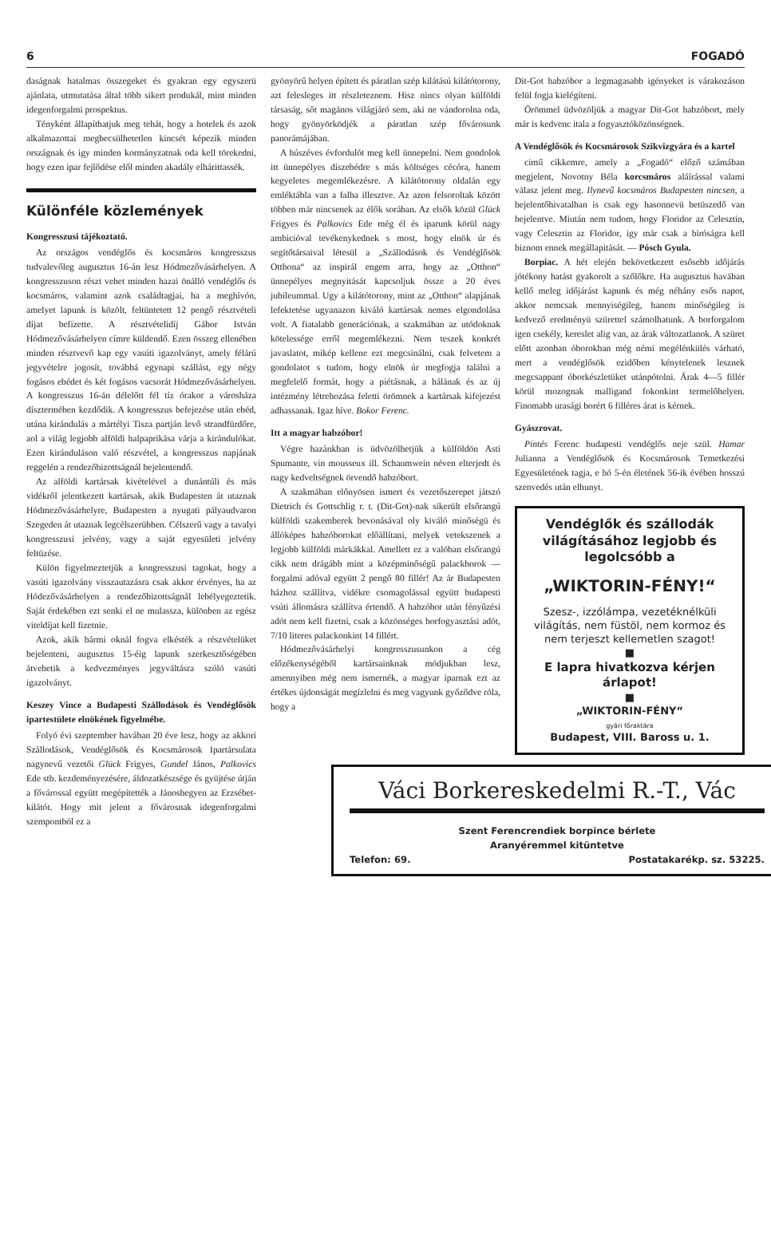6 FOGADÓ
daságnak hatalmas összegeket és gyakran egy egyszerü ajánlata, utmutatása által több sikert produkál, mint minden idegenforgalmi prospektus.
Tényként állapíthatjuk meg tehát, hogy a hotelek és azok alkalmazottai megbecsülhetetlen kincsét képezik minden országnak és igy minden kormányzatnak oda kell törekedni, hogy ezen ipar fejlődése elől minden akadály elhárittassék.
Különféle közlemények
Kongresszusi tájékoztató.
Az országos vendéglős és kocsmáros kongresszus tudvalevőleg augusztus 16-án lesz Hódmezővásárhelyen. A kongresszuson részt vehet minden hazai önálló vendéglős és kocsmáros, valamint azok családtagjai, ha a meghívón, amelyet lapunk is közölt, feltüntetett 12 pengő résztvételi díjat befizette. A résztvételidíj Gábor István Hódmezővásárhelyen címre küldendő. Ezen összeg ellenében minden résztvevő kap egy vasúti igazolványt, amely félárú jegyvételre jogosít, továbbá egynapi szállást, egy négy fogásos ebédet és két fogásos vacsorát Hódmezővásárhelyen. A kongresszus 16-án délelőtt fél tíz órakor a városháza dísztermében kezdődik. A kongresszus befejezése után ebéd, utána kirándulás a mártélyi Tisza partján levő strandfürdőre, aol a világ legjobb alföldi halpaprikása várja a kirándulókat. Ezen kiránduláson való részvétel, a kongresszus napjának reggelén a rendezőbizottságnál bejelentendő.
Az alföldi kartársak kivételével a dunántúli és más vidékről jelentkezett kartársak, akik Budapesten át utaznak Hódmezővásárhelyre, Budapesten a nyugati pályaudvaron Szegeden át utaznak legcélszerübben. Célszerű vagy a tavalyi kongresszusi jelvény, vagy a saját egyesületi jelvény feltüzése.
Külön figyelmeztetjük a kongresszusi tagokat, hogy a vasúti igazolvány visszautazásra csak akkor érvényes, ha az Hódezővásárhelyen a rendezőbizottságnál lebélyegeztetik. Saját érdekében ezt senki el ne mulassza, különben az egész viteldíjat kell fizetnie.
Azok, akik bármi oknál fogva elkésték a részvételüket bejelenteni, augusztus 15-éig lapunk szerkesztőségében átvehetik a kedvezményes jegyváltásra szóló vasúti igazolványt.
Keszey Vince a Budapesti Szállodások és Vendéglősök ipartestülete elnökének figyelmébe.
Folyó évi szeptember havában 20 éve lesz, hogy az akkori Szállodások, Vendéglősök és Kocsmárosok Ipartársulata nagynevű vezetői Glück Frigyes, Gundel János, Palkovics Ede stb. kezdeményezésére, áldozatkészsége és gyüjtése útján a fővárossal együtt megépítették a Jánoshegyen az Erzsébet-kilátót. Hogy mit jelent a fővárosnak idegenforgalmi szempontból ez a
gyönyörű helyen épített és páratlan szép kilátású kilátótorony, azt felesleges itt részleteznem. Hisz nincs olyan külföldi társaság, sőt magános világjáró sem, aki ne vándorolna oda, hogy gyönyörködjék a páratlan szép fővárosunk panorámájában.
A húszéves évfordulót meg kell ünnepelni. Nem gondolok itt ünnepélyes díszebédre s más költséges cécóra, hanem kegyeletes megemlékezésre. A kilátótorony oldalán egy emléktábla van a falba illesztve. Az azon felsoroltak között többen már nincsenek az élők sorában. Az elsők közül Glück Frigyes és Palkovics Ede még él és iparunk körül nagy ambicióval tevékenykednek s most, hogy elnök úr és segítőtársaival létesül a „Szállodások és Vendéglősök Otthona“ az inspirál engem arra, hogy az „Otthon“ ünnepélyes megnyitását kapcsoljuk össze a 20 éves jubileummal. Ugy a kilátótorony, mint az „Otthon“ alapjának lefektetése ugyanazon kiváló kartársak nemes elgondolása volt. A fiatalabb generációnak, a szakmában az utódoknak kötelessége erről megemlékezni. Nem teszek konkrét javaslatot, mikép kellene ezt megcsinálni, csak felvetem a gondolatot s tudom, hogy elnök úr megfogja találni a megfelelő formát, hogy a piétásnak, a hálának és az új intézmény létrehozása feletti örömnek a kartársak kifejezést adhassanak. Igaz híve. Bokor Ferenc.
Itt a magyar habzóbor!
Végre hazánkban is üdvözölhetjük a külföldön Asti Spumante, vin mousseux ill. Schaumwein néven elterjedt és nagy kedveltségnek örvendő habzóbort.
A szakmában előnyösen ismert és vezetőszerepet játszó Dietrich és Gottschlig r. t. (Dit-Got)-nak sikerült elsőrangú külföldi szakemberek bevonásával oly kiváló minőségü és állóképes habzóborokat előállítani, melyek vetekszenek a legjobb külföldi márkákkal. Amellett ez a valóban elsőrangú cikk nem drágább mint a középminőségű palackborok — forgalmi adóval együtt 2 pengő 80 fillér! Az ár Budapesten házhoz szállítva, vidékre csomagolással együtt budapesti vsúti állomásra szállítva értendő. A habzóbor után fényűzési adót nem kell fizetni, csak a közönséges borfogyasztási adót, 7/10 literes palackonkint 14 fillért.
Hódmezővásárhelyi kongresszusunkon a cég előzékenységéből kartársainknak módjukban lesz, amennyiben még nem ismernék, a magyar iparnak ezt az értékes újdonságát megízlelni és meg vagyunk győződve róla, hogy a
Dit-Got habzóbor a legmagasabb igényeket is várakozáson felül fogja kielégíteni.
Örömmel üdvözöljük a magyar Dit-Got habzóbort, mely már is kedvenc itala a fogyasztóközönségnek.
A Vendéglősök és Kocsmárosok Szikvizgyára és a kartel
cimű cikkemre, amely a „Fogadó“ előző számában megjelent, Novotny Béla korcsmáros aláírással valami válasz jelent meg. Ilynevű kocsmáros Budapesten nincsen, a bejelentőhivatalban is csak egy hasonnevü betüszedő van bejelentve. Miután nem tudom, hogy Floridor az Celesztin, vagy Celesztin az Floridor, igy már csak a bíróságra kell biznom ennek megállapitását. — Pósch Gyula.
Borpiac. A hét elején bekövetkezett esősebb időjárás jótékony hatást gyakorolt a szőlőkre. Ha augusztus havában kellő meleg időjárást kapunk és még néhány esős napot, akkor nemcsak mennyiségileg, hanem minőségileg is kedvező eredményü szürettel számolhatunk. A borforgalom igen csekély, kereslet alig van, az árak változatlanok. A szüret előtt azonban óborokban még némi megélénkülés várható, mert a vendéglősök ezidőben kénytelenek lesznek megcsappant óborkészletüket utánpótolni. Árak 4—5 fillér körül mozognak malligand fokonkint termelőhelyen. Finomabb urasági borért 6 filléres árat is kérnek.
Gyászrovat.
Pintés Ferenc budapesti vendéglős neje szül. Hamar Julianna a Vendéglősök és Kocsmárosok Temetkezési Egyesületének tagja, e hó 5-én életének 56-ik évében hosszú szenvedés után elhunyt.
Vendéglők és szállodák világításához legjobb és legolcsóbb a
„WIKTORIN-FÉNY!“Szesz-, izzólámpa, vezetéknélküli világítás, nem füstöl, nem kormoz és nem terjeszt kellemetlen szagot!
■
E lapra hivatkozva kérjen árlapot!
■
„WIKTORIN-FÉNY“
gyári főraktára
Budapest, VIII. Baross u. 1.
Váci Borkereskedelmi R.-T., Vác
Szent Ferencrendiek borpince bérlete
Aranyéremmel kitüntetve
Telefon: 69. Postatakarékp. sz. 53225.